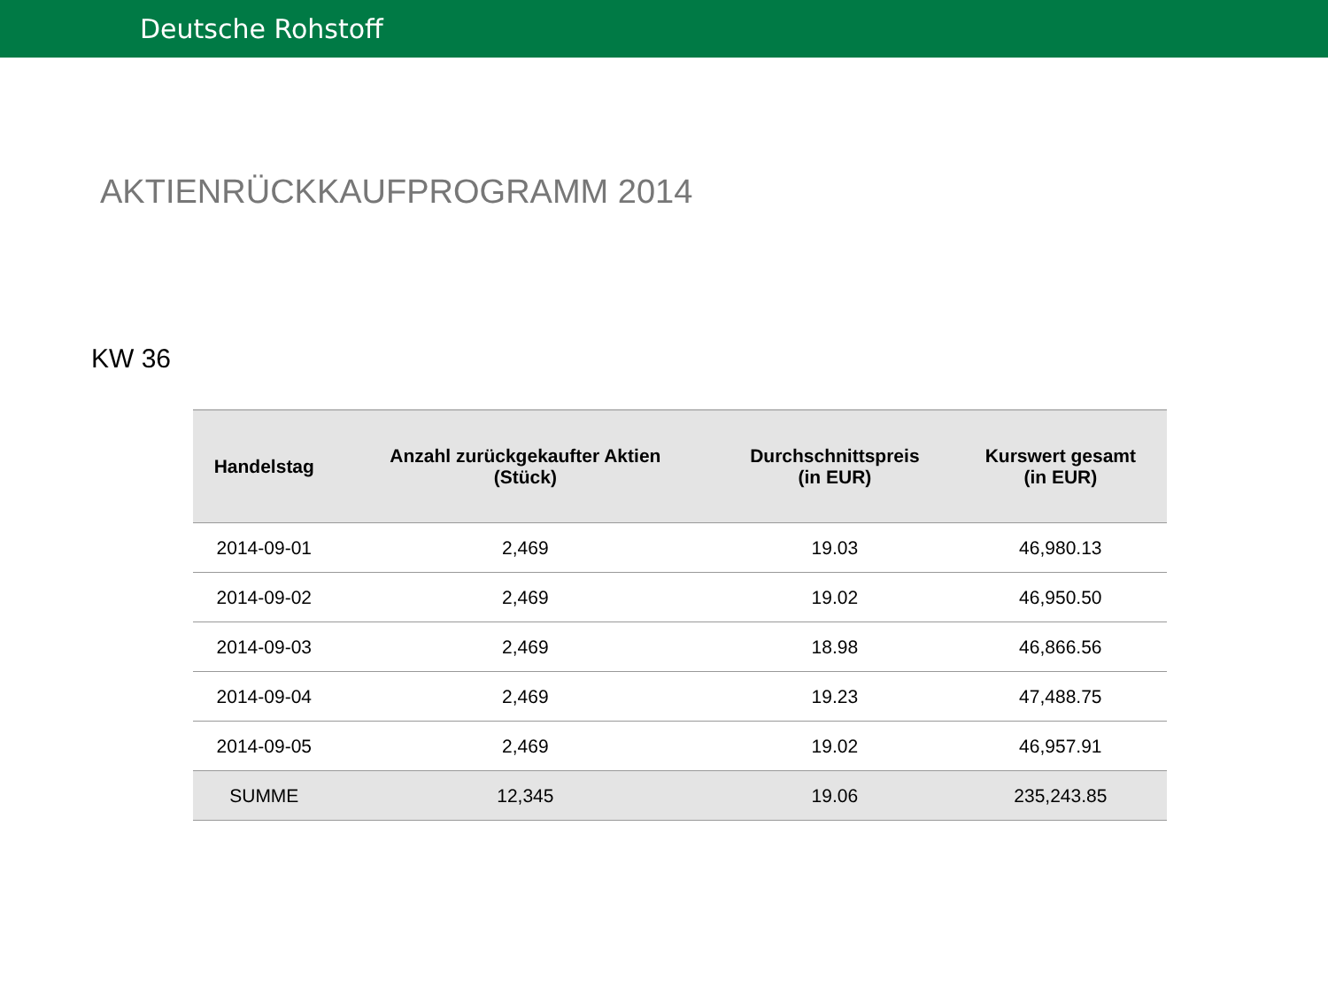Deutsche Rohstoff
AKTIENRÜCKKAUFPROGRAMM 2014
KW 36
| Handelstag | Anzahl zurückgekaufter Aktien (Stück) | Durchschnittspreis (in EUR) | Kurswert gesamt (in EUR) |
| --- | --- | --- | --- |
| 2014-09-01 | 2,469 | 19.03 | 46,980.13 |
| 2014-09-02 | 2,469 | 19.02 | 46,950.50 |
| 2014-09-03 | 2,469 | 18.98 | 46,866.56 |
| 2014-09-04 | 2,469 | 19.23 | 47,488.75 |
| 2014-09-05 | 2,469 | 19.02 | 46,957.91 |
| SUMME | 12,345 | 19.06 | 235,243.85 |